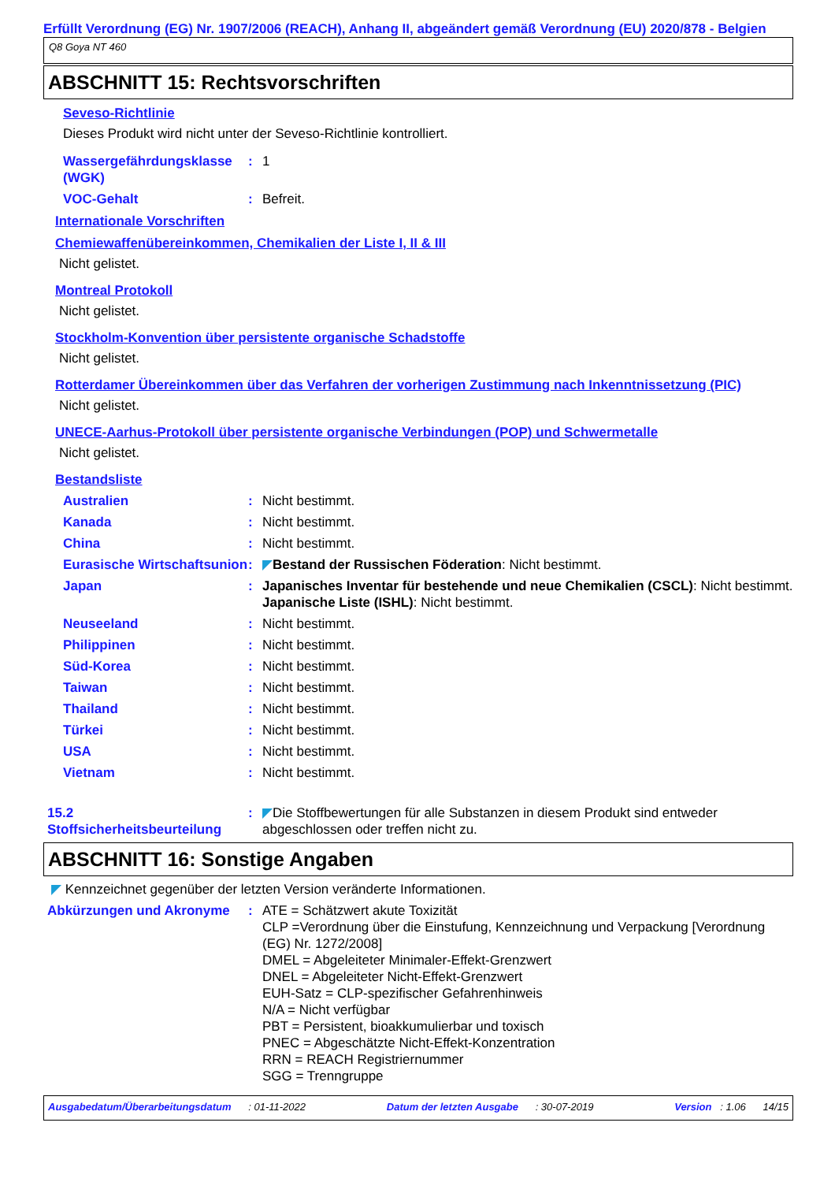Erfüllt Verordnung (EG) Nr. 1907/2006 (REACH), Anhang II, abgeändert gemäß Verordnung (EU) 2020/878 - Belgien
Q8 Goya NT 460
ABSCHNITT 15: Rechtsvorschriften
Seveso-Richtlinie
Dieses Produkt wird nicht unter der Seveso-Richtlinie kontrolliert.
Wassergefährdungsklasse (WGK)
: 1
VOC-Gehalt : Befreit.
Internationale Vorschriften
Chemiewaffenübereinkommen, Chemikalien der Liste I, II & III
Nicht gelistet.
Montreal Protokoll
Nicht gelistet.
Stockholm-Konvention über persistente organische Schadstoffe
Nicht gelistet.
Rotterdamer Übereinkommen über das Verfahren der vorherigen Zustimmung nach Inkenntnissetzung (PIC)
Nicht gelistet.
UNECE-Aarhus-Protokoll über persistente organische Verbindungen (POP) und Schwermetalle
Nicht gelistet.
Bestandsliste
Australien : Nicht bestimmt.
Kanada : Nicht bestimmt.
China : Nicht bestimmt.
Eurasische Wirtschaftsunion
: ◤Bestand der Russischen Föderation: Nicht bestimmt.
Japan : Japanisches Inventar für bestehende und neue Chemikalien (CSCL): Nicht bestimmt.
Japanische Liste (ISHL): Nicht bestimmt.
Neuseeland : Nicht bestimmt.
Philippinen : Nicht bestimmt.
Süd-Korea : Nicht bestimmt.
Taiwan : Nicht bestimmt.
Thailand : Nicht bestimmt.
Türkei : Nicht bestimmt.
USA : Nicht bestimmt.
Vietnam : Nicht bestimmt.
15.2 Stoffsicherheitsbeurteilung
: ◤Die Stoffbewertungen für alle Substanzen in diesem Produkt sind entweder abgeschlossen oder treffen nicht zu.
ABSCHNITT 16: Sonstige Angaben
◤ Kennzeichnet gegenüber der letzten Version veränderte Informationen.
Abkürzungen und Akronyme : ATE = Schätzwert akute Toxizität
CLP =Verordnung über die Einstufung, Kennzeichnung und Verpackung [Verordnung (EG) Nr. 1272/2008]
DMEL = Abgeleiteter Minimaler-Effekt-Grenzwert
DNEL = Abgeleiteter Nicht-Effekt-Grenzwert
EUH-Satz = CLP-spezifischer Gefahrenhinweis
N/A = Nicht verfügbar
PBT = Persistent, bioakkumulierbar und toxisch
PNEC = Abgeschätzte Nicht-Effekt-Konzentration
RRN = REACH Registriernummer
SGG = Trenngruppe
Ausgabedatum/Überarbeitungsdatum : 01-11-2022 Datum der letzten Ausgabe : 30-07-2019 Version : 1.06 14/15